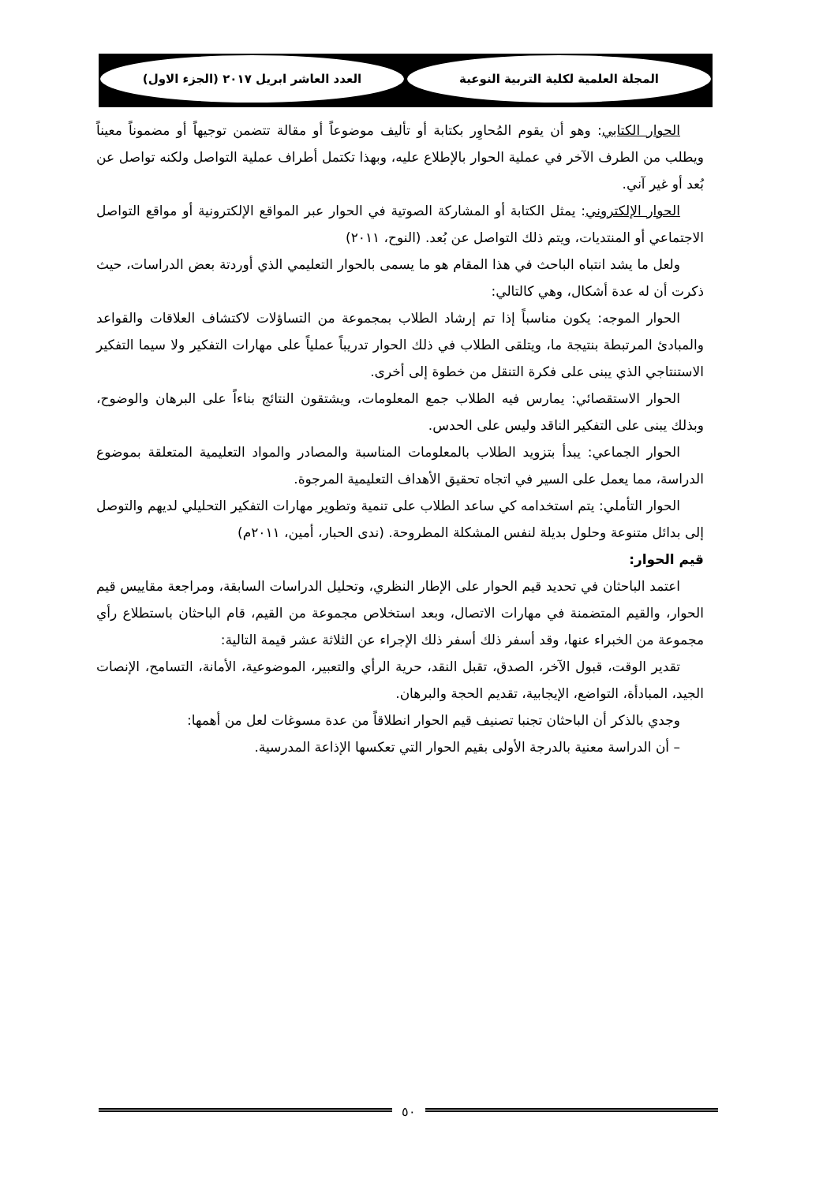المجلة العلمية لكلية التربية النوعية
العدد العاشر ابريل ٢٠١٧ (الجزء الاول)
الحوار الكتابي: وهو أن يقوم المُحاوِر بكتابة أو تأليف موضوعاً أو مقالة تتضمن توجيهاً أو مضموناً معيناً ويطلب من الطرف الآخر في عملية الحوار بالإطلاع عليه، وبهذا تكتمل أطراف عملية التواصل ولكنه تواصل عن بُعد أو غير آني.
الحوار الإلكتروني: يمثل الكتابة أو المشاركة الصوتية في الحوار عبر المواقع الإلكترونية أو مواقع التواصل الاجتماعي أو المنتديات، ويتم ذلك التواصل عن بُعد. (النوح، ٢٠١١)
ولعل ما يشد انتباه الباحث في هذا المقام هو ما يسمى بالحوار التعليمي الذي أوردتة بعض الدراسات، حيث ذكرت أن له عدة أشكال، وهي كالتالي:
الحوار الموجه: يكون مناسباً إذا تم إرشاد الطلاب بمجموعة من التساؤلات لاكتشاف العلاقات والقواعد والمبادئ المرتبطة بنتيجة ما، ويتلقى الطلاب في ذلك الحوار تدريباً عملياً على مهارات التفكير ولا سيما التفكير الاستنتاجي الذي يبنى على فكرة التنقل من خطوة إلى أخرى.
الحوار الاستقصائي: يمارس فيه الطلاب جمع المعلومات، ويشتقون النتائج بناءاً على البرهان والوضوح، وبذلك يبنى على التفكير الناقد وليس على الحدس.
الحوار الجماعي: يبدأ بتزويد الطلاب بالمعلومات المناسبة والمصادر والمواد التعليمية المتعلقة بموضوع الدراسة، مما يعمل على السير في اتجاه تحقيق الأهداف التعليمية المرجوة.
الحوار التأملي: يتم استخدامه كي ساعد الطلاب على تنمية وتطوير مهارات التفكير التحليلي لديهم والتوصل إلى بدائل متنوعة وحلول بديلة لنفس المشكلة المطروحة. (ندى الحبار، أمين، ٢٠١١م)
قيم الحوار:
اعتمد الباحثان في تحديد قيم الحوار على الإطار النظري، وتحليل الدراسات السابقة، ومراجعة مقاييس قيم الحوار، والقيم المتضمنة في مهارات الاتصال، وبعد استخلاص مجموعة من القيم، قام الباحثان باستطلاع رأي مجموعة من الخبراء عنها، وقد أسفر ذلك أسفر ذلك الإجراء عن الثلاثة عشر قيمة التالية:
تقدير الوقت، قبول الآخر، الصدق، تقبل النقد، حرية الرأي والتعبير، الموضوعية، الأمانة، التسامح، الإنصات الجيد، المبادأة، التواضع، الإيجابية، تقديم الحجة والبرهان.
وجدي بالذكر أن الباحثان تجنبا تصنيف قيم الحوار انطلاقاً من عدة مسوغات لعل من أهمها:
– أن الدراسة معنية بالدرجة الأولى بقيم الحوار التي تعكسها الإذاعة المدرسية.
٥٠